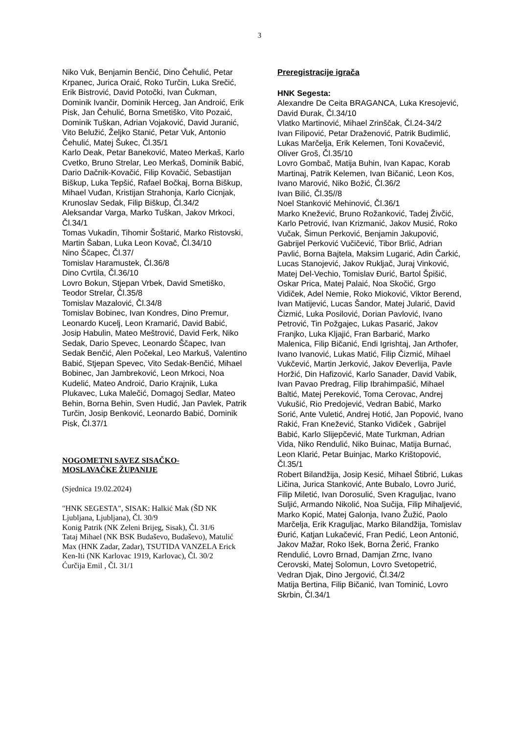3
Niko Vuk, Benjamin Benčić, Dino Čehulić, Petar Krpanec, Jurica Oraić, Roko Turčin, Luka Srečić, Erik Bistrović, David Potočki, Ivan Čukman, Dominik Ivančir, Dominik Herceg, Jan Androić, Erik Pisk, Jan Čehulić, Borna Smetiško, Vito Pozaić, Dominik Tuškan, Adrian Vojaković, David Juranić, Vito Belužić, Željko Stanić, Petar Vuk, Antonio Čehulić, Matej Šukec, Čl.35/1
Karlo Deak, Petar Baneković, Mateo Merkaš, Karlo Cvetko, Bruno Strelar, Leo Merkaš, Dominik Babić, Dario Dačnik-Kovačić, Filip Kovačić, Sebastijan Biškup, Luka Tepšić, Rafael Bočkaj, Borna Biškup, Mihael Vuđan, Kristijan Strahonja, Karlo Cicnjak, Krunoslav Sedak, Filip Biškup, Čl.34/2
Aleksandar Varga, Marko Tuškan, Jakov Mrkoci, Čl.34/1
Tomas Vukadin, Tihomir Šoštarić, Marko Ristovski, Martin Šaban, Luka Leon Kovač, Čl.34/10
Nino Ščapec, Čl.37/
Tomislav Haramustek, Čl.36/8
Dino Cvrtila, Čl.36/10
Lovro Bokun, Stjepan Vrbek, David Smetiško, Teodor Strelar, Čl.35/8
Tomislav Mazalović, Čl.34/8
Tomislav Bobinec, Ivan Kondres, Dino Premur, Leonardo Kucelj, Leon Kramarić, David Babić, Josip Habulin, Mateo Meštrović, David Ferk, Niko Sedak, Dario Spevec, Leonardo Ščapec, Ivan Sedak Benčić, Alen Počekal, Leo Markuš, Valentino Babić, Stjepan Spevec, Vito Sedak-Benčić, Mihael Bobinec, Jan Jambreković, Leon Mrkoci, Noa Kudelić, Mateo Androić, Dario Krajnik, Luka Plukavec, Luka Malečić, Domagoj Sedlar, Mateo Behin, Borna Behin, Sven Hudić, Jan Pavlek, Patrik Turčin, Josip Benković, Leonardo Babić, Dominik Pisk, Čl.37/1
NOGOMETNI SAVEZ SISAČKO-MOSLAVAČKE ŽUPANIJE
(Sjednica 19.02.2024)
"HNK SEGESTA", SISAK: Halkić Mak (ŠD NK Ljubljana, Ljubljana), Čl. 30/9
Konig Patrik (NK Zeleni Brijeg, Sisak), Čl. 31/6
Tataj Mihael (NK BSK Budaševo, Budaševo), Matulić Max (HNK Zadar, Zadar), TSUTIDA VANZELA Erick Ken-Iti (NK Karlovac 1919, Karlovac), Čl. 30/2
Ćurčija Emil , Čl. 31/1
Preregistracije igrača
HNK Segesta:
Alexandre De Ceita BRAGANCA, Luka Kresojević, David Đurak, Čl.34/10
Vlatko Martinović, Mihael Zrinščak, Čl.24-34/2
Ivan Filipović, Petar Draženović, Patrik Budimlić, Lukas Marčelja, Erik Kelemen, Toni Kovačević, Oliver Groš, Čl.35/10
Lovro Gombač, Matija Buhin, Ivan Kapac, Korab Martinaj, Patrik Kelemen, Ivan Bičanić, Leon Kos, Ivano Marović, Niko Božić, Čl.36/2
Ivan Bilić, Čl.35//8
Noel Stanković Mehinović, Čl.36/1
Marko Knežević, Bruno Rožanković, Tadej Živčić, Karlo Petrović, Ivan Krizmanić, Jakov Musić, Roko Vučak, Šimun Perković, Benjamin Jakupović, Gabrijel Perković Vučičević, Tibor Brlić, Adrian Pavlić, Borna Bajtela, Maksim Lugarić, Adin Čarkić, Lucas Stanojević, Jakov Rukljač, Juraj Vinković, Matej Del-Vechio, Tomislav Đurić, Bartol Špišić, Oskar Prica, Matej Palaić, Noa Skočić, Grgo Vidiček, Adel Nemie, Roko Mioković, Viktor Berend, Ivan Matijević, Lucas Šandor, Matej Jularić, David Čizmić, Luka Posilović, Dorian Pavlović, Ivano Petrović, Tin Požgajec, Lukas Pasarić, Jakov Franjko, Luka Kljajić, Fran Barbarić, Marko Malenica, Filip Bičanić, Endi Igrishtaj, Jan Arthofer, Ivano Ivanović, Lukas Matić, Filip Čizmić, Mihael Vukčević, Martin Jerković, Jakov Đeverlija, Pavle Horžić, Din Hafizović, Karlo Sanader, David Vabik, Ivan Pavao Predrag, Filip Ibrahimpašić, Mihael Baltić, Matej Pereković, Toma Cerovac, Andrej Vukušić, Rio Predojević, Vedran Babić, Marko Sorić, Ante Vuletić, Andrej Hotić, Jan Popović, Ivano Rakić, Fran Knežević, Stanko Vidiček , Gabrijel Babić, Karlo Slijepčević, Mate Turkman, Adrian Vida, Niko Rendulić, Niko Buinac, Matija Burnać, Leon Klarić, Petar Buinjac, Marko Krištopović, Čl.35/1
Robert Bilandžija, Josip Kesić, Mihael Štibrić, Lukas Ličina, Jurica Stanković, Ante Bubalo, Lovro Jurić, Filip Miletić, Ivan Dorosulić, Sven Kraguljac, Ivano Suljić, Armando Nikolić, Noa Sučija, Filip Mihaljević, Marko Kopić, Matej Galonja, Ivano Žužić, Paolo Marčelja, Erik Kraguljac, Marko Bilandžija, Tomislav Đurić, Katjan Lukačević, Fran Pedić, Leon Antonić, Jakov Mažar, Roko Išek, Borna Žerić, Franko Rendulić, Lovro Brnad, Damjan Zrnc, Ivano Cerovski, Matej Solomun, Lovro Svetopetrić, Vedran Djak, Dino Jergović, Čl.34/2
Matija Bertina, Filip Bičanić, Ivan Tominić, Lovro Skrbin, Čl.34/1